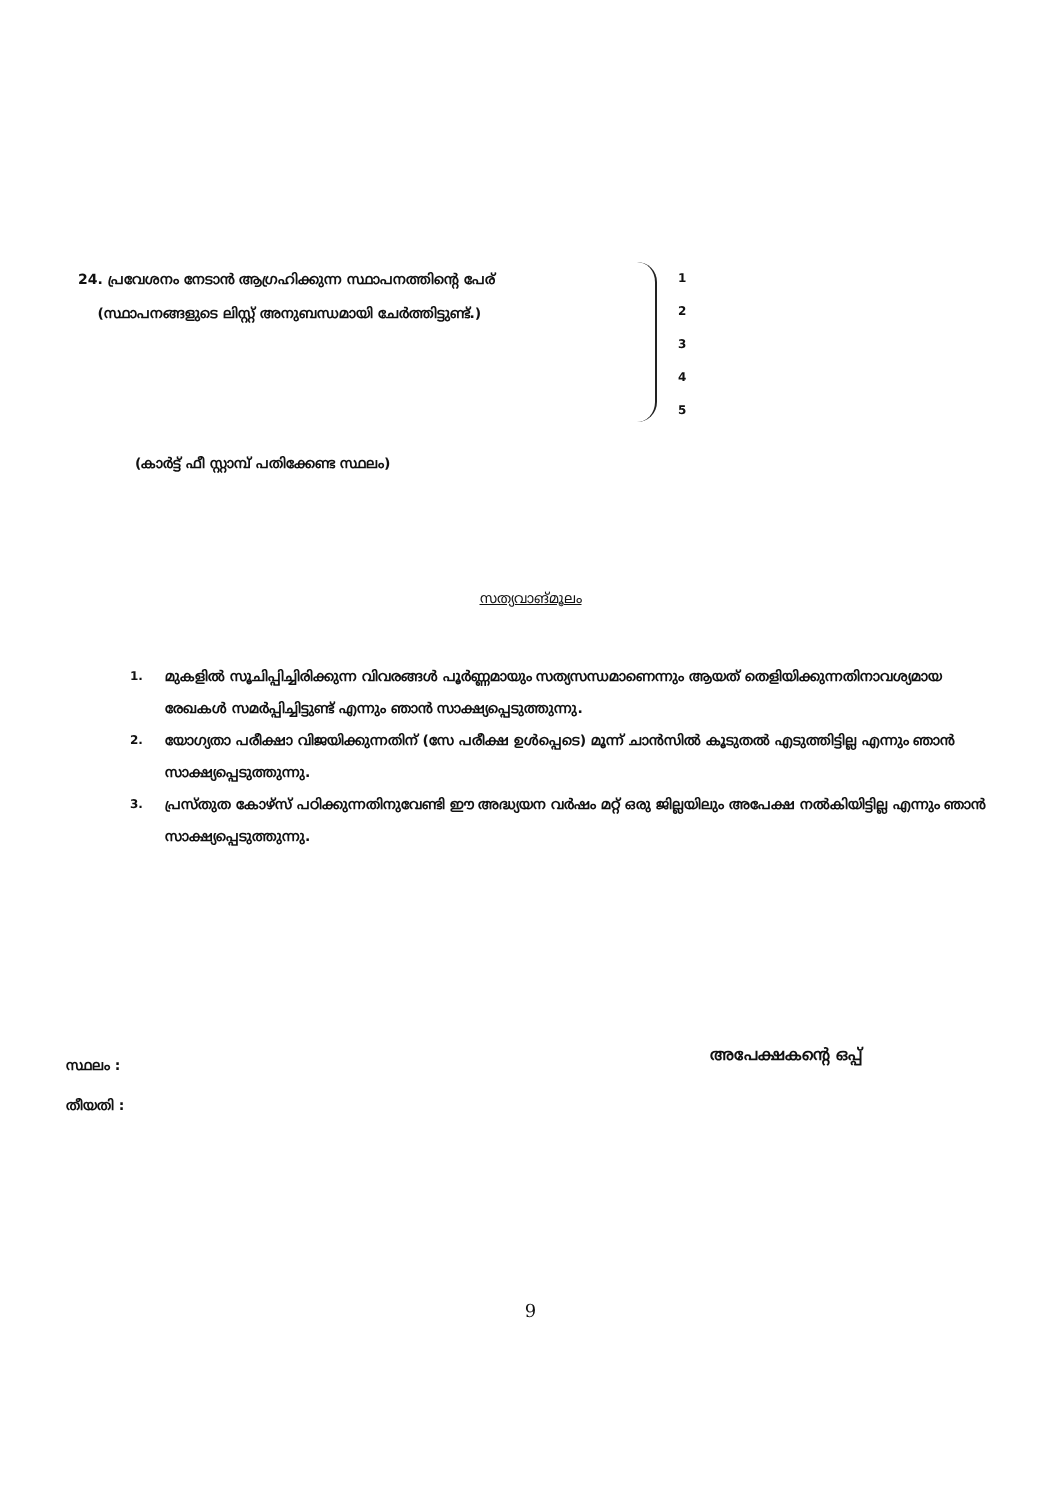24. പ്രവേശനം നേടാൻ ആഗ്രഹിക്കുന്ന സ്ഥാപനത്തിന്റെ പേര്
(സ്ഥാപനങ്ങളുടെ ലിസ്റ്റ് അനുബന്ധമായി ചേർത്തിട്ടുണ്ട്.)
1
2
3
4
5
(കാർട്ട് ഫീ സ്റ്റാമ്പ് പതിക്കേണ്ട സ്ഥലം)
സത്യവാങ്മൂലം
1.
മുകളിൽ സൂചിപ്പിച്ചിരിക്കുന്ന വിവരങ്ങൾ പൂർണ്ണമായും സത്യസന്ധമാണെന്നും ആയത് തെളിയിക്കുന്നതിനാവശ്യമായ രേഖകൾ സമർപ്പിച്ചിട്ടുണ്ട് എന്നും ഞാൻ സാക്ഷ്യപ്പെടുത്തുന്നു.
2.
യോഗ്യതാ പരീക്ഷാ വിജയിക്കുന്നതിന് (സേ പരീക്ഷ ഉൾപ്പെടെ) മൂന്ന് ചാൻസിൽ കൂടുതൽ എടുത്തിട്ടില്ല എന്നും ഞാൻ സാക്ഷ്യപ്പെടുത്തുന്നു.
3.
പ്രസ്തുത കോഴ്സ് പഠിക്കുന്നതിനുവേണ്ടി ഈ അദ്ധ്യയന വർഷം മറ്റ് ഒരു ജില്ലയിലും അപേക്ഷ നൽകിയിട്ടില്ല എന്നും ഞാൻ സാക്ഷ്യപ്പെടുത്തുന്നു.
സ്ഥലം :
തീയതി :
അപേക്ഷകന്റെ ഒപ്പ്
9